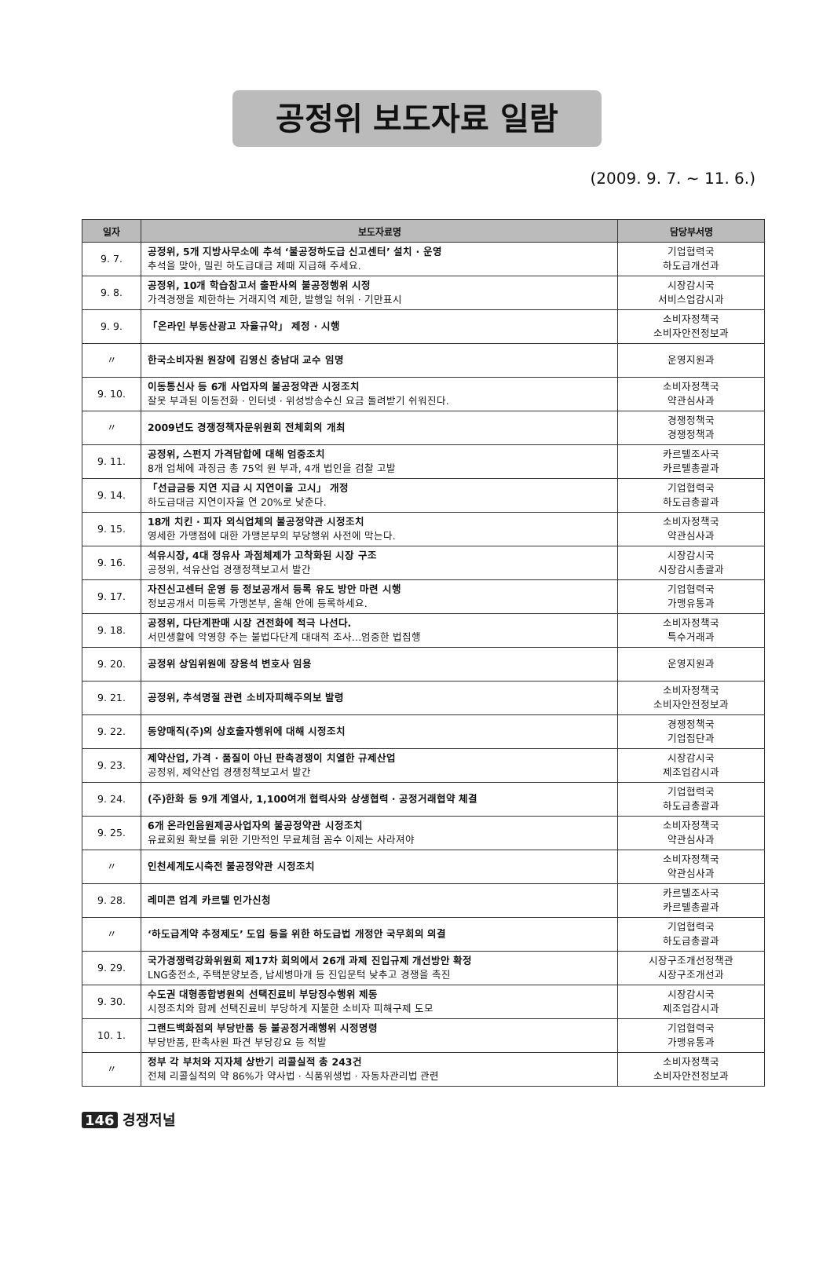공정위 보도자료 일람
(2009. 9. 7. ~ 11. 6.)
| 일자 | 보도자료명 | 담당부서명 |
| --- | --- | --- |
| 9. 7. | 공정위, 5개 지방사무소에 추석 ‘불공정하도급 신고센터’ 설치 · 운영 추석을 맞아, 밀린 하도급대금 제때 지급해 주세요. | 기업협력국 하도급개선과 |
| 9. 8. | 공정위, 10개 학습참고서 출판사의 불공정행위 시정 가격경쟁을 제한하는 거래지역 제한, 발행일 허위 · 기만표시 | 시장감시국 서비스업감시과 |
| 9. 9. | 「온라인 부동산광고 자율규약」 제정 · 시행 | 소비자정책국 소비자안전정보과 |
| 〃 | 한국소비자원 원장에 김영신 충남대 교수 임명 | 운영지원과 |
| 9. 10. | 이동통신사 등 6개 사업자의 불공정약관 시정조치 잘못 부과된 이동전화 · 인터넷 · 위성방송수신 요금 돌려받기 쉬워진다. | 소비자정책국 약관심사과 |
| 〃 | 2009년도 경쟁정책자문위원회 전체회의 개최 | 경쟁정책국 경쟁정책과 |
| 9. 11. | 공정위, 스펀지 가격담합에 대해 엄중조치 8개 업체에 과징금 총 75억 원 부과, 4개 법인을 검찰 고발 | 카르텔조사국 카르텔총괄과 |
| 9. 14. | 「선급금등 지연 지급 시 지연이율 고시」 개정 하도급대금 지연이자율 연 20%로 낮춘다. | 기업협력국 하도급총괄과 |
| 9. 15. | 18개 치킨 · 피자 외식업체의 불공정약관 시정조치 영세한 가맹점에 대한 가맹본부의 부당행위 사전에 막는다. | 소비자정책국 약관심사과 |
| 9. 16. | 석유시장, 4대 정유사 과점체제가 고착화된 시장 구조 공정위, 석유산업 경쟁정책보고서 발간 | 시장감시국 시장감시총괄과 |
| 9. 17. | 자진신고센터 운영 등 정보공개서 등록 유도 방안 마련 시행 정보공개서 미등록 가맹본부, 올해 안에 등록하세요. | 기업협력국 가맹유통과 |
| 9. 18. | 공정위, 다단계판매 시장 건전화에 적극 나선다. 서민생활에 악영향 주는 불법다단계 대대적 조사…엄중한 법집행 | 소비자정책국 특수거래과 |
| 9. 20. | 공정위 상임위원에 장용석 변호사 임용 | 운영지원과 |
| 9. 21. | 공정위, 추석명절 관련 소비자피해주의보 발령 | 소비자정책국 소비자안전정보과 |
| 9. 22. | 동양매직(주)의 상호출자행위에 대해 시정조치 | 경쟁정책국 기업집단과 |
| 9. 23. | 제약산업, 가격 · 품질이 아닌 판촉경쟁이 치열한 규제산업 공정위, 제약산업 경쟁정책보고서 발간 | 시장감시국 제조업감시과 |
| 9. 24. | (주)한화 등 9개 계열사, 1,100여개 협력사와 상생협력 · 공정거래협약 체결 | 기업협력국 하도급총괄과 |
| 9. 25. | 6개 온라인음원제공사업자의 불공정약관 시정조치 유료회원 확보를 위한 기만적인 무료체험 꼼수 이제는 사라져야 | 소비자정책국 약관심사과 |
| 〃 | 인천세계도시축전 불공정약관 시정조치 | 소비자정책국 약관심사과 |
| 9. 28. | 레미콘 업계 카르텔 인가신청 | 카르텔조사국 카르텔총괄과 |
| 〃 | ‘하도급계약 추정제도’ 도입 등을 위한 하도급법 개정안 국무회의 의결 | 기업협력국 하도급총괄과 |
| 9. 29. | 국가경쟁력강화위원회 제17차 회의에서 26개 과제 진입규제 개선방안 확정 LNG충전소, 주택분양보증, 납세병마개 등 진입문턱 낮추고 경쟁을 촉진 | 시장구조개선정책관 시장구조개선과 |
| 9. 30. | 수도권 대형종합병원의 선택진료비 부당징수행위 제동 시정조치와 함께 선택진료비 부당하게 지불한 소비자 피해구제 도모 | 시장감시국 제조업감시과 |
| 10. 1. | 그랜드백화점의 부당반품 등 불공정거래행위 시정명령 부당반품, 판촉사원 파견 부당강요 등 적발 | 기업협력국 가맹유통과 |
| 〃 | 정부 각 부처와 지자체 상반기 리콜실적 총 243건 전체 리콜실적의 약 86%가 약사법 · 식품위생법 · 자동차관리법 관련 | 소비자정책국 소비자안전정보과 |
146 경쟁저널